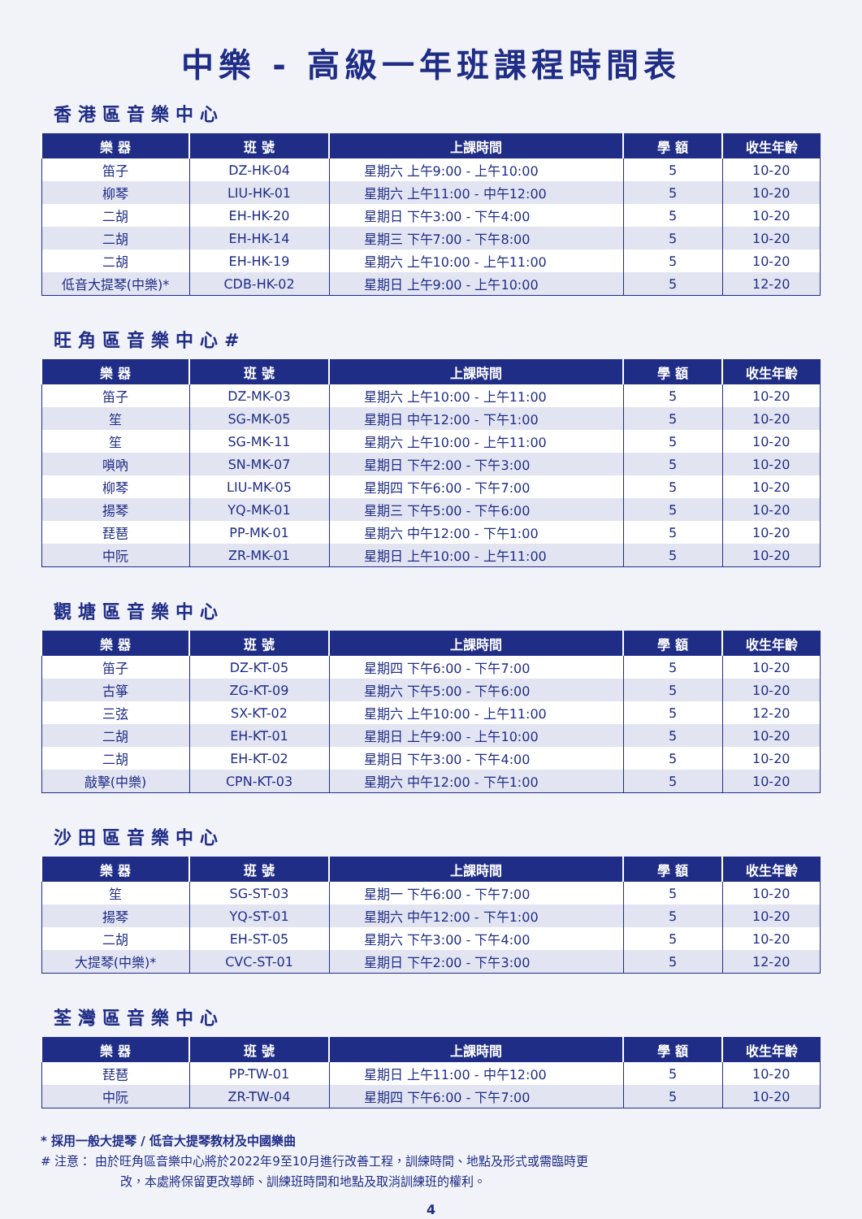中樂 - 高級一年班課程時間表
香港區音樂中心
| 樂 器 | 班 號 | 上課時間 | 學 額 | 收生年齡 |
| --- | --- | --- | --- | --- |
| 笛子 | DZ-HK-04 | 星期六 上午9:00 - 上午10:00 | 5 | 10-20 |
| 柳琴 | LIU-HK-01 | 星期六 上午11:00 - 中午12:00 | 5 | 10-20 |
| 二胡 | EH-HK-20 | 星期日 下午3:00 - 下午4:00 | 5 | 10-20 |
| 二胡 | EH-HK-14 | 星期三 下午7:00 - 下午8:00 | 5 | 10-20 |
| 二胡 | EH-HK-19 | 星期六 上午10:00 - 上午11:00 | 5 | 10-20 |
| 低音大提琴(中樂)* | CDB-HK-02 | 星期日 上午9:00 - 上午10:00 | 5 | 12-20 |
旺角區音樂中心#
| 樂 器 | 班 號 | 上課時間 | 學 額 | 收生年齡 |
| --- | --- | --- | --- | --- |
| 笛子 | DZ-MK-03 | 星期六 上午10:00 - 上午11:00 | 5 | 10-20 |
| 笙 | SG-MK-05 | 星期日 中午12:00 - 下午1:00 | 5 | 10-20 |
| 笙 | SG-MK-11 | 星期六 上午10:00 - 上午11:00 | 5 | 10-20 |
| 嗩吶 | SN-MK-07 | 星期日 下午2:00 - 下午3:00 | 5 | 10-20 |
| 柳琴 | LIU-MK-05 | 星期四 下午6:00 - 下午7:00 | 5 | 10-20 |
| 揚琴 | YQ-MK-01 | 星期三 下午5:00 - 下午6:00 | 5 | 10-20 |
| 琵琶 | PP-MK-01 | 星期六 中午12:00 - 下午1:00 | 5 | 10-20 |
| 中阮 | ZR-MK-01 | 星期日 上午10:00 - 上午11:00 | 5 | 10-20 |
觀塘區音樂中心
| 樂 器 | 班 號 | 上課時間 | 學 額 | 收生年齡 |
| --- | --- | --- | --- | --- |
| 笛子 | DZ-KT-05 | 星期四 下午6:00 - 下午7:00 | 5 | 10-20 |
| 古箏 | ZG-KT-09 | 星期六 下午5:00 - 下午6:00 | 5 | 10-20 |
| 三弦 | SX-KT-02 | 星期六 上午10:00 - 上午11:00 | 5 | 12-20 |
| 二胡 | EH-KT-01 | 星期日 上午9:00 - 上午10:00 | 5 | 10-20 |
| 二胡 | EH-KT-02 | 星期日 下午3:00 - 下午4:00 | 5 | 10-20 |
| 敲擊(中樂) | CPN-KT-03 | 星期六 中午12:00 - 下午1:00 | 5 | 10-20 |
沙田區音樂中心
| 樂 器 | 班 號 | 上課時間 | 學 額 | 收生年齡 |
| --- | --- | --- | --- | --- |
| 笙 | SG-ST-03 | 星期一 下午6:00 - 下午7:00 | 5 | 10-20 |
| 揚琴 | YQ-ST-01 | 星期六 中午12:00 - 下午1:00 | 5 | 10-20 |
| 二胡 | EH-ST-05 | 星期六 下午3:00 - 下午4:00 | 5 | 10-20 |
| 大提琴(中樂)* | CVC-ST-01 | 星期日 下午2:00 - 下午3:00 | 5 | 12-20 |
荃灣區音樂中心
| 樂 器 | 班 號 | 上課時間 | 學 額 | 收生年齡 |
| --- | --- | --- | --- | --- |
| 琵琶 | PP-TW-01 | 星期日 上午11:00 - 中午12:00 | 5 | 10-20 |
| 中阮 | ZR-TW-04 | 星期四 下午6:00 - 下午7:00 | 5 | 10-20 |
* 採用一般大提琴 / 低音大提琴教材及中國樂曲
# 注意： 由於旺角區音樂中心將於2022年9至10月進行改善工程，訓練時間、地點及形式或需臨時更
改，本處將保留更改導師、訓練班時間和地點及取消訓練班的權利。
4